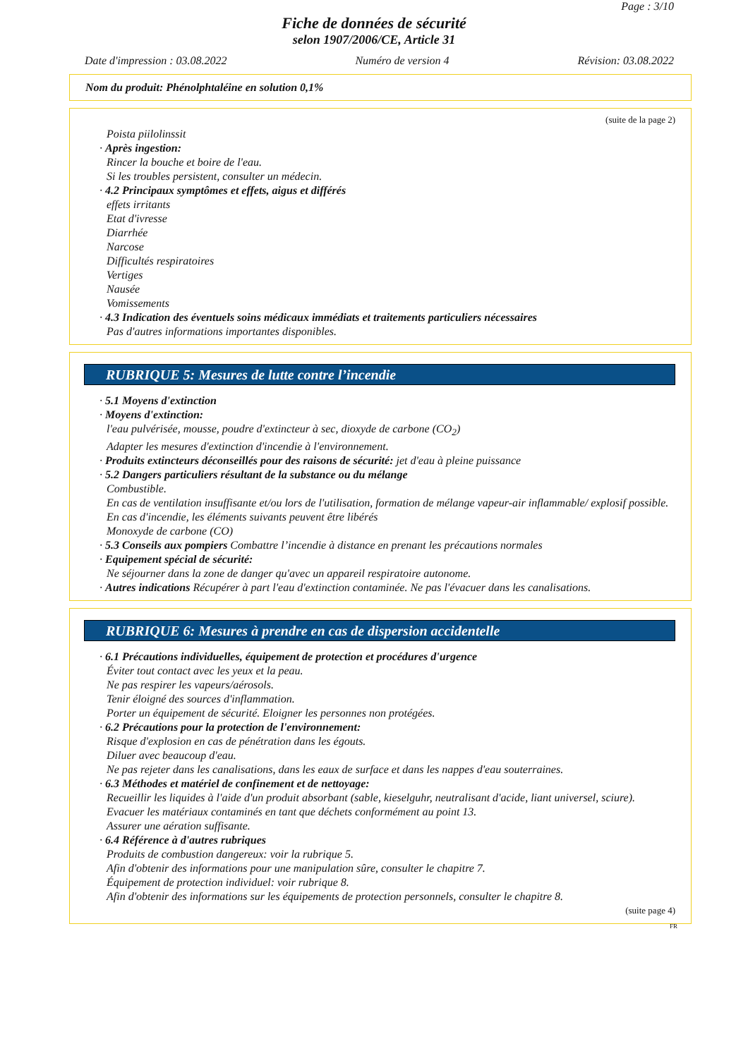Page : 3/10
Fiche de données de sécurité
selon 1907/2006/CE, Article 31
Date d'impression : 03.08.2022 Numéro de version 4 Révision: 03.08.2022
Nom du produit: Phénolphtaléine en solution 0,1%
(suite de la page 2)
Poista piilolinssit
· Après ingestion:
Rincer la bouche et boire de l'eau.
Si les troubles persistent, consulter un médecin.
· 4.2 Principaux symptômes et effets, aigus et différés
effets irritants
Etat d'ivresse
Diarrhée
Narcose
Difficultés respiratoires
Vertiges
Nausée
Vomissements
· 4.3 Indication des éventuels soins médicaux immédiats et traitements particuliers nécessaires
Pas d'autres informations importantes disponibles.
RUBRIQUE 5: Mesures de lutte contre l’incendie
· 5.1 Moyens d'extinction
· Moyens d'extinction:
l'eau pulvérisée, mousse, poudre d'extincteur à sec, dioxyde de carbone (CO<sub>2</sub>)
Adapter les mesures d'extinction d'incendie à l'environnement.
· Produits extincteurs déconseillés pour des raisons de sécurité: jet d'eau à pleine puissance
· 5.2 Dangers particuliers résultant de la substance ou du mélange
Combustible.
En cas de ventilation insuffisante et/ou lors de l'utilisation, formation de mélange vapeur-air inflammable/ explosif possible.
En cas d'incendie, les éléments suivants peuvent être libérés
Monoxyde de carbone (CO)
· 5.3 Conseils aux pompiers Combattre l’incendie à distance en prenant les précautions normales
· Equipement spécial de sécurité:
Ne séjourner dans la zone de danger qu'avec un appareil respiratoire autonome.
· Autres indications Récupérer à part l'eau d'extinction contaminée. Ne pas l'évacuer dans les canalisations.
RUBRIQUE 6: Mesures à prendre en cas de dispersion accidentelle
· 6.1 Précautions individuelles, équipement de protection et procédures d'urgence
Éviter tout contact avec les yeux et la peau.
Ne pas respirer les vapeurs/aérosols.
Tenir éloigné des sources d'inflammation.
Porter un équipement de sécurité. Eloigner les personnes non protégées.
· 6.2 Précautions pour la protection de l'environnement:
Risque d'explosion en cas de pénétration dans les égouts.
Diluer avec beaucoup d'eau.
Ne pas rejeter dans les canalisations, dans les eaux de surface et dans les nappes d'eau souterraines.
· 6.3 Méthodes et matériel de confinement et de nettoyage:
Recueillir les liquides à l'aide d'un produit absorbant (sable, kieselguhr, neutralisant d'acide, liant universel, sciure).
Evacuer les matériaux contaminés en tant que déchets conformément au point 13.
Assurer une aération suffisante.
· 6.4 Référence à d'autres rubriques
Produits de combustion dangereux: voir la rubrique 5.
Afin d'obtenir des informations pour une manipulation sûre, consulter le chapitre 7.
Équipement de protection individuel: voir rubrique 8.
Afin d'obtenir des informations sur les équipements de protection personnels, consulter le chapitre 8.
(suite page 4)
FR